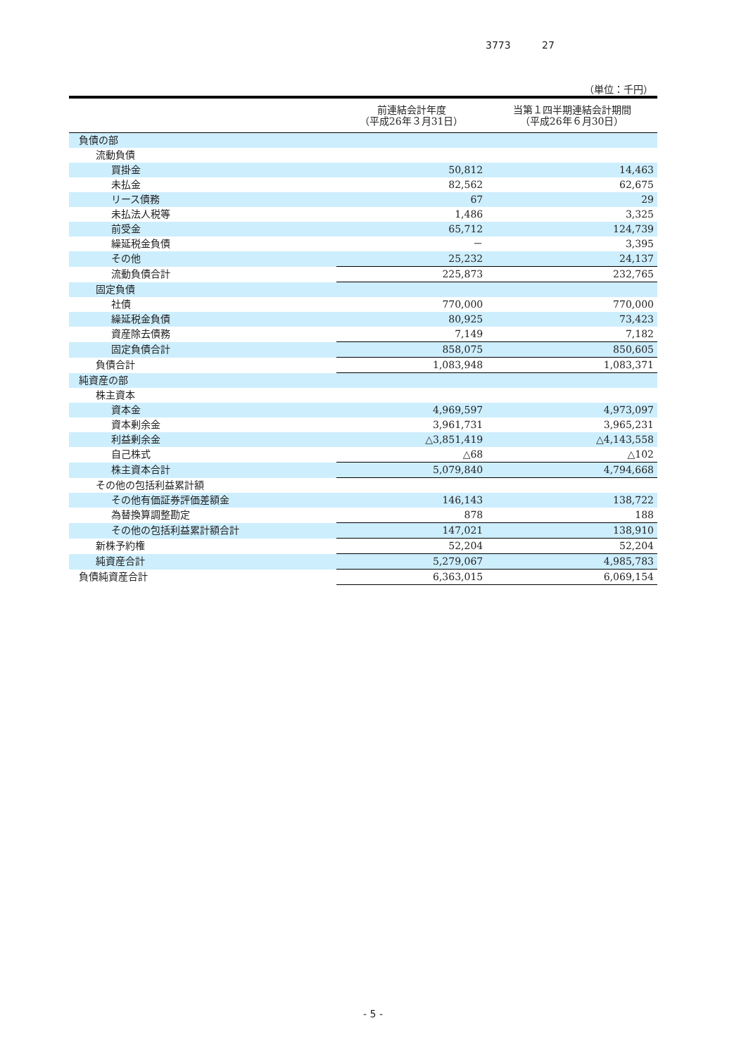3773 27
（単位：千円）
| | 前連結会計年度 （平成26年３月31日） | 当第１四半期連結会計期間 （平成26年６月30日） |
| --- | --- | --- |
| 負債の部 | | |
| 流動負債 | | |
| 買掛金 | 50,812 | 14,463 |
| 未払金 | 82,562 | 62,675 |
| リース債務 | 67 | 29 |
| 未払法人税等 | 1,486 | 3,325 |
| 前受金 | 65,712 | 124,739 |
| 繰延税金負債 | － | 3,395 |
| その他 | 25,232 | 24,137 |
| 流動負債合計 | 225,873 | 232,765 |
| 固定負債 | | |
| 社債 | 770,000 | 770,000 |
| 繰延税金負債 | 80,925 | 73,423 |
| 資産除去債務 | 7,149 | 7,182 |
| 固定負債合計 | 858,075 | 850,605 |
| 負債合計 | 1,083,948 | 1,083,371 |
| 純資産の部 | | |
| 株主資本 | | |
| 資本金 | 4,969,597 | 4,973,097 |
| 資本剰余金 | 3,961,731 | 3,965,231 |
| 利益剰余金 | △3,851,419 | △4,143,558 |
| 自己株式 | △68 | △102 |
| 株主資本合計 | 5,079,840 | 4,794,668 |
| その他の包括利益累計額 | | |
| その他有価証券評価差額金 | 146,143 | 138,722 |
| 為替換算調整勘定 | 878 | 188 |
| その他の包括利益累計額合計 | 147,021 | 138,910 |
| 新株予約権 | 52,204 | 52,204 |
| 純資産合計 | 5,279,067 | 4,985,783 |
| 負債純資産合計 | 6,363,015 | 6,069,154 |
- 5 -